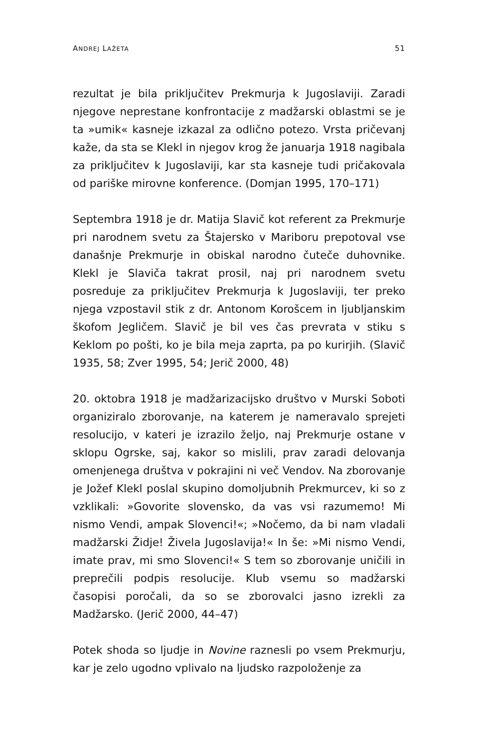ANDREJ LAŽETA 51
rezultat je bila priključitev Prekmurja k Jugoslaviji. Zaradi njegove neprestane konfrontacije z madžarski oblastmi se je ta »umik« kasneje izkazal za odlično potezo. Vrsta pričevanj kaže, da sta se Klekl in njegov krog že januarja 1918 nagibala za priključitev k Jugoslaviji, kar sta kasneje tudi pričakovala od pariške mirovne konference. (Domjan 1995, 170–171)
Septembra 1918 je dr. Matija Slavič kot referent za Prekmurje pri narodnem svetu za Štajersko v Mariboru prepotoval vse današnje Prekmurje in obiskal narodno čuteče duhovnike. Klekl je Slaviča takrat prosil, naj pri narodnem svetu posreduje za priključitev Prekmurja k Jugoslaviji, ter preko njega vzpostavil stik z dr. Antonom Korošcem in ljubljanskim škofom Jegličem. Slavič je bil ves čas prevrata v stiku s Keklom po pošti, ko je bila meja zaprta, pa po kurirjih. (Slavič 1935, 58; Zver 1995, 54; Jerič 2000, 48)
20. oktobra 1918 je madžarizacijsko društvo v Murski Soboti organiziralo zborovanje, na katerem je nameravalo sprejeti resolucijo, v kateri je izrazilo željo, naj Prekmurje ostane v sklopu Ogrske, saj, kakor so mislili, prav zaradi delovanja omenjenega društva v pokrajini ni več Vendov. Na zborovanje je Jožef Klekl poslal skupino domoljubnih Prekmurcev, ki so z vzklikali: »Govorite slovensko, da vas vsi razumemo! Mi nismo Vendi, ampak Slovenci!«; »Nočemo, da bi nam vladali madžarski Židje! Živela Jugoslavija!« In še: »Mi nismo Vendi, imate prav, mi smo Slovenci!« S tem so zborovanje uničili in preprečili podpis resolucije. Klub vsemu so madžarski časopisi poročali, da so se zborovalci jasno izrekli za Madžarsko. (Jerič 2000, 44–47)
Potek shoda so ljudje in Novine raznesli po vsem Prekmurju, kar je zelo ugodno vplivalo na ljudsko razpoloženje za